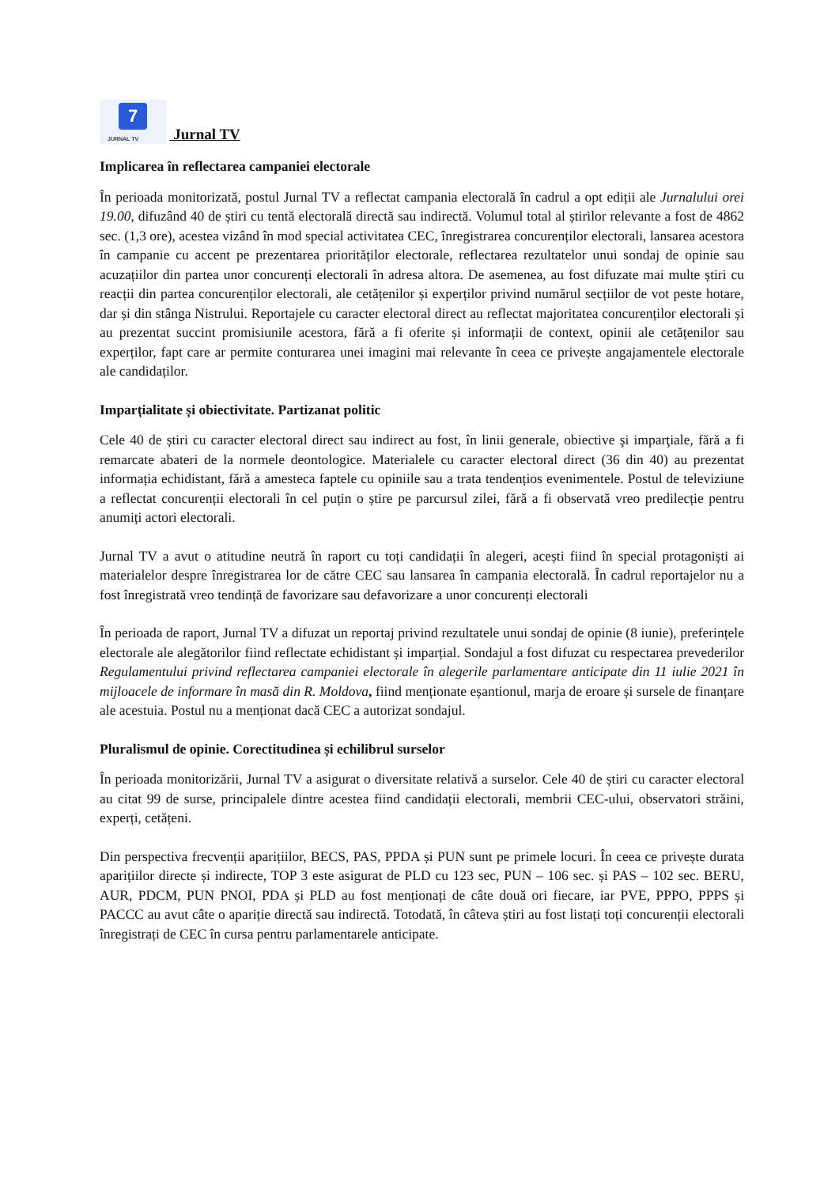7 JURNAL TV Jurnal TV
Implicarea în reflectarea campaniei electorale
În perioada monitorizată, postul Jurnal TV a reflectat campania electorală în cadrul a opt ediții ale Jurnalului orei 19.00, difuzând 40 de știri cu tentă electorală directă sau indirectă. Volumul total al știrilor relevante a fost de 4862 sec. (1,3 ore), acestea vizând în mod special activitatea CEC, înregistrarea concurenților electorali, lansarea acestora în campanie cu accent pe prezentarea priorităților electorale, reflectarea rezultatelor unui sondaj de opinie sau acuzațiilor din partea unor concurenți electorali în adresa altora. De asemenea, au fost difuzate mai multe știri cu reacții din partea concurenților electorali, ale cetățenilor și experților privind numărul secțiilor de vot peste hotare, dar și din stânga Nistrului. Reportajele cu caracter electoral direct au reflectat majoritatea concurenților electorali și au prezentat succint promisiunile acestora, fără a fi oferite și informații de context, opinii ale cetățenilor sau experților, fapt care ar permite conturarea unei imagini mai relevante în ceea ce privește angajamentele electorale ale candidaților.
Imparțialitate și obiectivitate. Partizanat politic
Cele 40 de știri cu caracter electoral direct sau indirect au fost, în linii generale, obiective şi imparţiale, fără a fi remarcate abateri de la normele deontologice. Materialele cu caracter electoral direct (36 din 40) au prezentat informația echidistant, fără a amesteca faptele cu opiniile sau a trata tendențios evenimentele. Postul de televiziune a reflectat concurenții electorali în cel puțin o știre pe parcursul zilei, fără a fi observată vreo predilecție pentru anumiți actori electorali.
Jurnal TV a avut o atitudine neutră în raport cu toți candidații în alegeri, acești fiind în special protagoniști ai materialelor despre înregistrarea lor de către CEC sau lansarea în campania electorală. În cadrul reportajelor nu a fost înregistrată vreo tendință de favorizare sau defavorizare a unor concurenți electorali
În perioada de raport, Jurnal TV a difuzat un reportaj privind rezultatele unui sondaj de opinie (8 iunie), preferințele electorale ale alegătorilor fiind reflectate echidistant și imparțial. Sondajul a fost difuzat cu respectarea prevederilor Regulamentului privind reflectarea campaniei electorale în alegerile parlamentare anticipate din 11 iulie 2021 în mijloacele de informare în masă din R. Moldova, fiind menționate eșantionul, marja de eroare și sursele de finanțare ale acestuia. Postul nu a menționat dacă CEC a autorizat sondajul.
Pluralismul de opinie. Corectitudinea și echilibrul surselor
În perioada monitorizării, Jurnal TV a asigurat o diversitate relativă a surselor. Cele 40 de știri cu caracter electoral au citat 99 de surse, principalele dintre acestea fiind candidații electorali, membrii CEC-ului, observatori străini, experți, cetățeni.
Din perspectiva frecvenții aparițiilor, BECS, PAS, PPDA și PUN sunt pe primele locuri. În ceea ce privește durata aparițiilor directe și indirecte, TOP 3 este asigurat de PLD cu 123 sec, PUN – 106 sec. și PAS – 102 sec. BERU, AUR, PDCM, PUN PNOI, PDA și PLD au fost menționați de câte două ori fiecare, iar PVE, PPPO, PPPS și PACCC au avut câte o apariție directă sau indirectă. Totodată, în câteva știri au fost listați toți concurenții electorali înregistrați de CEC în cursa pentru parlamentarele anticipate.